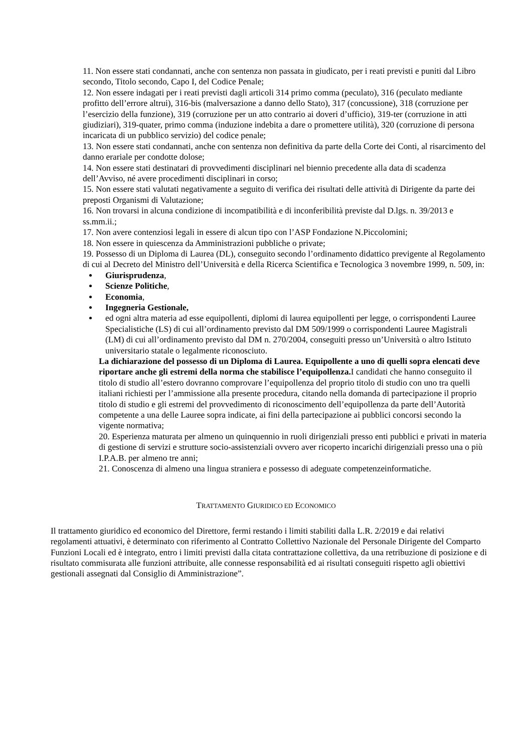11. Non essere stati condannati, anche con sentenza non passata in giudicato, per i reati previsti e puniti dal Libro secondo, Titolo secondo, Capo I, del Codice Penale;
12. Non essere indagati per i reati previsti dagli articoli 314 primo comma (peculato), 316 (peculato mediante profitto dell’errore altrui), 316-bis (malversazione a danno dello Stato), 317 (concussione), 318 (corruzione per l’esercizio della funzione), 319 (corruzione per un atto contrario ai doveri d’ufficio), 319-ter (corruzione in atti giudiziari), 319-quater, primo comma (induzione indebita a dare o promettere utilità), 320 (corruzione di persona incaricata di un pubblico servizio) del codice penale;
13. Non essere stati condannati, anche con sentenza non definitiva da parte della Corte dei Conti, al risarcimento del danno erariale per condotte dolose;
14. Non essere stati destinatari di provvedimenti disciplinari nel biennio precedente alla data di scadenza dell’Avviso, né avere procedimenti disciplinari in corso;
15. Non essere stati valutati negativamente a seguito di verifica dei risultati delle attività di Dirigente da parte dei preposti Organismi di Valutazione;
16. Non trovarsi in alcuna condizione di incompatibilità e di inconferibilità previste dal D.lgs. n. 39/2013 e ss.mm.ii.;
17. Non avere contenziosi legali in essere di alcun tipo con l’ASP Fondazione N.Piccolomini;
18. Non essere in quiescenza da Amministrazioni pubbliche o private;
19. Possesso di un Diploma di Laurea (DL), conseguito secondo l’ordinamento didattico previgente al Regolamento di cui al Decreto del Ministro dell’Università e della Ricerca Scientifica e Tecnologica 3 novembre 1999, n. 509, in:
Giurisprudenza,
Scienze Politiche,
Economia,
Ingegneria Gestionale,
ed ogni altra materia ad esse equipollenti, diplomi di laurea equipollenti per legge, o corrispondenti Lauree Specialistiche (LS) di cui all’ordinamento previsto dal DM 509/1999 o corrispondenti Lauree Magistrali (LM) di cui all’ordinamento previsto dal DM n. 270/2004, conseguiti presso un’Università o altro Istituto universitario statale o legalmente riconosciuto.
La dichiarazione del possesso di un Diploma di Laurea. Equipollente a uno di quelli sopra elencati deve riportare anche gli estremi della norma che stabilisce l’equipollenza. I candidati che hanno conseguito il titolo di studio all’estero dovranno comprovare l’equipollenza del proprio titolo di studio con uno tra quelli italiani richiesti per l’ammissione alla presente procedura, citando nella domanda di partecipazione il proprio titolo di studio e gli estremi del provvedimento di riconoscimento dell’equipollenza da parte dell’Autorità competente a una delle Lauree sopra indicate, ai fini della partecipazione ai pubblici concorsi secondo la vigente normativa;
20. Esperienza maturata per almeno un quinquennio in ruoli dirigenziali presso enti pubblici e privati in materia di gestione di servizi e strutture socio-assistenziali ovvero aver ricoperto incarichi dirigenziali presso una o più I.P.A.B. per almeno tre anni;
21. Conoscenza di almeno una lingua straniera e possesso di adeguate competenzeinformatiche.
TRATTAMENTO GIURIDICO ED ECONOMICO
Il trattamento giuridico ed economico del Direttore, fermi restando i limiti stabiliti dalla L.R. 2/2019 e dai relativi regolamenti attuativi, è determinato con riferimento al Contratto Collettivo Nazionale del Personale Dirigente del Comparto Funzioni Locali ed è integrato, entro i limiti previsti dalla citata contrattazione collettiva, da una retribuzione di posizione e di risultato commisurata alle funzioni attribuite, alle connesse responsabilità ed ai risultati conseguiti rispetto agli obiettivi gestionali assegnati dal Consiglio di Amministrazione”.